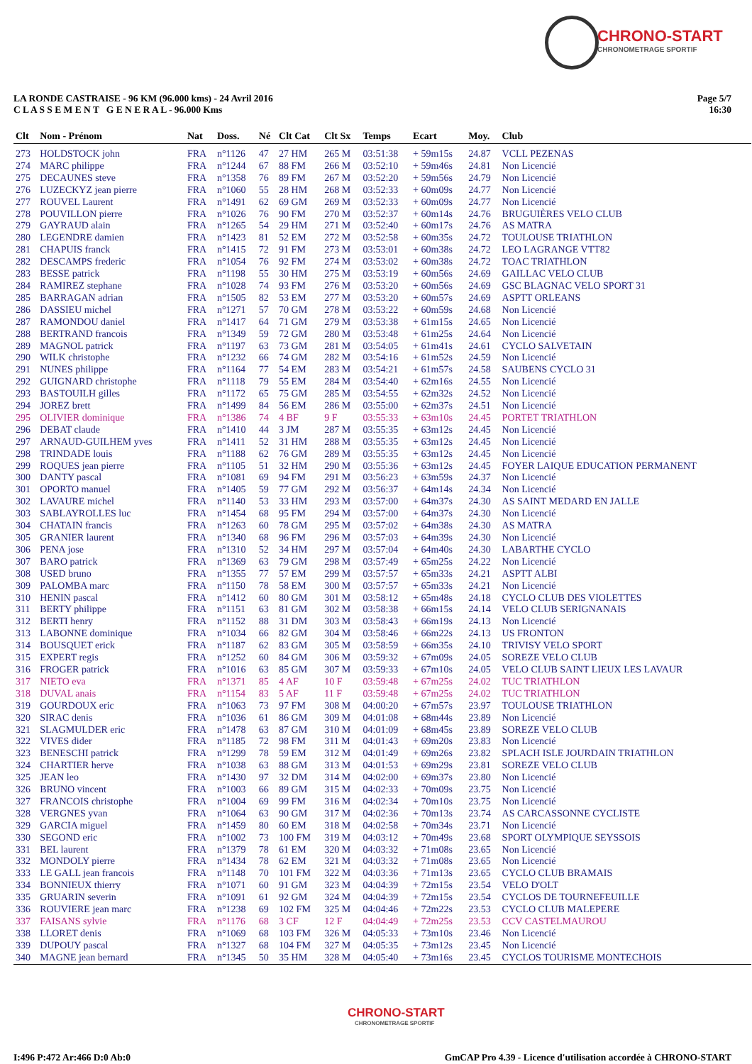CHRONO-START
CHRONOMETRAGE SPORTIF
Page 5/7
16:30
LA RONDE CASTRAISE - 96 KM (96.000 kms) - 24 Avril 2016
C L A S S E M E N T G E N E R A L - 96.000 Kms
| Clt | Nom - Prénom | Nat | Doss. | Né | Clt Cat | Clt Sx | Temps | Ecart | Moy. | Club |
| --- | --- | --- | --- | --- | --- | --- | --- | --- | --- | --- |
| 273 | HOLDSTOCK john | FRA | n°1126 | 47 | 27 HM | 265 M | 03:51:38 | + 59m15s | 24.87 | VCLL PEZENAS |
| 274 | MARC philippe | FRA | n°1244 | 67 | 88 FM | 266 M | 03:52:10 | + 59m46s | 24.81 | Non Licencié |
| 275 | DECAUNES steve | FRA | n°1358 | 76 | 89 FM | 267 M | 03:52:20 | + 59m56s | 24.79 | Non Licencié |
| 276 | LUZECKYZ jean pierre | FRA | n°1060 | 55 | 28 HM | 268 M | 03:52:33 | + 60m09s | 24.77 | Non Licencié |
| 277 | ROUVEL Laurent | FRA | n°1491 | 62 | 69 GM | 269 M | 03:52:33 | + 60m09s | 24.77 | Non Licencié |
| 278 | POUVILLON pierre | FRA | n°1026 | 76 | 90 FM | 270 M | 03:52:37 | + 60m14s | 24.76 | BRUGUIÈRES VELO CLUB |
| 279 | GAYRAUD alain | FRA | n°1265 | 54 | 29 HM | 271 M | 03:52:40 | + 60m17s | 24.76 | AS MATRA |
| 280 | LEGENDRE damien | FRA | n°1423 | 81 | 52 EM | 272 M | 03:52:58 | + 60m35s | 24.72 | TOULOUSE TRIATHLON |
| 281 | CHAPUIS franck | FRA | n°1415 | 72 | 91 FM | 273 M | 03:53:01 | + 60m38s | 24.72 | LEO LAGRANGE VTT82 |
| 282 | DESCAMPS frederic | FRA | n°1054 | 76 | 92 FM | 274 M | 03:53:02 | + 60m38s | 24.72 | TOAC TRIATHLON |
| 283 | BESSE patrick | FRA | n°1198 | 55 | 30 HM | 275 M | 03:53:19 | + 60m56s | 24.69 | GAILLAC VELO CLUB |
| 284 | RAMIREZ stephane | FRA | n°1028 | 74 | 93 FM | 276 M | 03:53:20 | + 60m56s | 24.69 | GSC BLAGNAC VELO SPORT 31 |
| 285 | BARRAGAN adrian | FRA | n°1505 | 82 | 53 EM | 277 M | 03:53:20 | + 60m57s | 24.69 | ASPTT ORLEANS |
| 286 | DASSIEU michel | FRA | n°1271 | 57 | 70 GM | 278 M | 03:53:22 | + 60m59s | 24.68 | Non Licencié |
| 287 | RAMONDOU daniel | FRA | n°1417 | 64 | 71 GM | 279 M | 03:53:38 | + 61m15s | 24.65 | Non Licencié |
| 288 | BERTRAND francois | FRA | n°1349 | 59 | 72 GM | 280 M | 03:53:48 | + 61m25s | 24.64 | Non Licencié |
| 289 | MAGNOL patrick | FRA | n°1197 | 63 | 73 GM | 281 M | 03:54:05 | + 61m41s | 24.61 | CYCLO SALVETAIN |
| 290 | WILK christophe | FRA | n°1232 | 66 | 74 GM | 282 M | 03:54:16 | + 61m52s | 24.59 | Non Licencié |
| 291 | NUNES philippe | FRA | n°1164 | 77 | 54 EM | 283 M | 03:54:21 | + 61m57s | 24.58 | SAUBENS CYCLO 31 |
| 292 | GUIGNARD christophe | FRA | n°1118 | 79 | 55 EM | 284 M | 03:54:40 | + 62m16s | 24.55 | Non Licencié |
| 293 | BASTOUILH gilles | FRA | n°1172 | 65 | 75 GM | 285 M | 03:54:55 | + 62m32s | 24.52 | Non Licencié |
| 294 | JOREZ brett | FRA | n°1499 | 84 | 56 EM | 286 M | 03:55:00 | + 62m37s | 24.51 | Non Licencié |
| 295 | OLIVIER dominique | FRA | n°1386 | 74 | 4 BF | 9 F | 03:55:33 | + 63m10s | 24.45 | PORTET TRIATHLON |
| 296 | DEBAT claude | FRA | n°1410 | 44 | 3 JM | 287 M | 03:55:35 | + 63m12s | 24.45 | Non Licencié |
| 297 | ARNAUD-GUILHEM yves | FRA | n°1411 | 52 | 31 HM | 288 M | 03:55:35 | + 63m12s | 24.45 | Non Licencié |
| 298 | TRINDADE louis | FRA | n°1188 | 62 | 76 GM | 289 M | 03:55:35 | + 63m12s | 24.45 | Non Licencié |
| 299 | ROQUES jean pierre | FRA | n°1105 | 51 | 32 HM | 290 M | 03:55:36 | + 63m12s | 24.45 | FOYER LAIQUE EDUCATION PERMANENT |
| 300 | DANTY pascal | FRA | n°1081 | 69 | 94 FM | 291 M | 03:56:23 | + 63m59s | 24.37 | Non Licencié |
| 301 | OPORTO manuel | FRA | n°1405 | 59 | 77 GM | 292 M | 03:56:37 | + 64m14s | 24.34 | Non Licencié |
| 302 | LAVAURE michel | FRA | n°1140 | 53 | 33 HM | 293 M | 03:57:00 | + 64m37s | 24.30 | AS SAINT MEDARD EN JALLE |
| 303 | SABLAYROLLES luc | FRA | n°1454 | 68 | 95 FM | 294 M | 03:57:00 | + 64m37s | 24.30 | Non Licencié |
| 304 | CHATAIN francis | FRA | n°1263 | 60 | 78 GM | 295 M | 03:57:02 | + 64m38s | 24.30 | AS MATRA |
| 305 | GRANIER laurent | FRA | n°1340 | 68 | 96 FM | 296 M | 03:57:03 | + 64m39s | 24.30 | Non Licencié |
| 306 | PENA jose | FRA | n°1310 | 52 | 34 HM | 297 M | 03:57:04 | + 64m40s | 24.30 | LABARTHE CYCLO |
| 307 | BARO patrick | FRA | n°1369 | 63 | 79 GM | 298 M | 03:57:49 | + 65m25s | 24.22 | Non Licencié |
| 308 | USED bruno | FRA | n°1355 | 77 | 57 EM | 299 M | 03:57:57 | + 65m33s | 24.21 | ASPTT ALBI |
| 309 | PALOMBA marc | FRA | n°1150 | 78 | 58 EM | 300 M | 03:57:57 | + 65m33s | 24.21 | Non Licencié |
| 310 | HENIN pascal | FRA | n°1412 | 60 | 80 GM | 301 M | 03:58:12 | + 65m48s | 24.18 | CYCLO CLUB DES VIOLETTES |
| 311 | BERTY philippe | FRA | n°1151 | 63 | 81 GM | 302 M | 03:58:38 | + 66m15s | 24.14 | VELO CLUB SERIGNANAIS |
| 312 | BERTI henry | FRA | n°1152 | 88 | 31 DM | 303 M | 03:58:43 | + 66m19s | 24.13 | Non Licencié |
| 313 | LABONNE dominique | FRA | n°1034 | 66 | 82 GM | 304 M | 03:58:46 | + 66m22s | 24.13 | US FRONTON |
| 314 | BOUSQUET erick | FRA | n°1187 | 62 | 83 GM | 305 M | 03:58:59 | + 66m35s | 24.10 | TRIVISY VELO SPORT |
| 315 | EXPERT regis | FRA | n°1252 | 60 | 84 GM | 306 M | 03:59:32 | + 67m09s | 24.05 | SOREZE VELO CLUB |
| 316 | FROGER patrick | FRA | n°1016 | 63 | 85 GM | 307 M | 03:59:33 | + 67m10s | 24.05 | VELO CLUB SAINT LIEUX LES LAVAUR |
| 317 | NIETO eva | FRA | n°1371 | 85 | 4 AF | 10 F | 03:59:48 | + 67m25s | 24.02 | TUC TRIATHLON |
| 318 | DUVAL anais | FRA | n°1154 | 83 | 5 AF | 11 F | 03:59:48 | + 67m25s | 24.02 | TUC TRIATHLON |
| 319 | GOURDOUX eric | FRA | n°1063 | 73 | 97 FM | 308 M | 04:00:20 | + 67m57s | 23.97 | TOULOUSE TRIATHLON |
| 320 | SIRAC denis | FRA | n°1036 | 61 | 86 GM | 309 M | 04:01:08 | + 68m44s | 23.89 | Non Licencié |
| 321 | SLAGMULDER eric | FRA | n°1478 | 63 | 87 GM | 310 M | 04:01:09 | + 68m45s | 23.89 | SOREZE VELO CLUB |
| 322 | VIVES dider | FRA | n°1185 | 72 | 98 FM | 311 M | 04:01:43 | + 69m20s | 23.83 | Non Licencié |
| 323 | BENESCHI patrick | FRA | n°1299 | 78 | 59 EM | 312 M | 04:01:49 | + 69m26s | 23.82 | SPLACH ISLE JOURDAIN TRIATHLON |
| 324 | CHARTIER herve | FRA | n°1038 | 63 | 88 GM | 313 M | 04:01:53 | + 69m29s | 23.81 | SOREZE VELO CLUB |
| 325 | JEAN leo | FRA | n°1430 | 97 | 32 DM | 314 M | 04:02:00 | + 69m37s | 23.80 | Non Licencié |
| 326 | BRUNO vincent | FRA | n°1003 | 66 | 89 GM | 315 M | 04:02:33 | + 70m09s | 23.75 | Non Licencié |
| 327 | FRANCOIS christophe | FRA | n°1004 | 69 | 99 FM | 316 M | 04:02:34 | + 70m10s | 23.75 | Non Licencié |
| 328 | VERGNES yvan | FRA | n°1064 | 63 | 90 GM | 317 M | 04:02:36 | + 70m13s | 23.74 | AS CARCASSONNE CYCLISTE |
| 329 | GARCIA miguel | FRA | n°1459 | 80 | 60 EM | 318 M | 04:02:58 | + 70m34s | 23.71 | Non Licencié |
| 330 | SEGOND eric | FRA | n°1002 | 73 | 100 FM | 319 M | 04:03:12 | + 70m49s | 23.68 | SPORT OLYMPIQUE SEYSSOIS |
| 331 | BEL laurent | FRA | n°1379 | 78 | 61 EM | 320 M | 04:03:32 | + 71m08s | 23.65 | Non Licencié |
| 332 | MONDOLY pierre | FRA | n°1434 | 78 | 62 EM | 321 M | 04:03:32 | + 71m08s | 23.65 | Non Licencié |
| 333 | LE GALL jean francois | FRA | n°1148 | 70 | 101 FM | 322 M | 04:03:36 | + 71m13s | 23.65 | CYCLO CLUB BRAMAIS |
| 334 | BONNIEUX thierry | FRA | n°1071 | 60 | 91 GM | 323 M | 04:04:39 | + 72m15s | 23.54 | VELO D'OLT |
| 335 | GRUARIN severin | FRA | n°1091 | 61 | 92 GM | 324 M | 04:04:39 | + 72m15s | 23.54 | CYCLOS DE TOURNEFEUILLE |
| 336 | ROUVIERE jean marc | FRA | n°1238 | 69 | 102 FM | 325 M | 04:04:46 | + 72m22s | 23.53 | CYCLO CLUB MALEPERE |
| 337 | FAISANS sylvie | FRA | n°1176 | 68 | 3 CF | 12 F | 04:04:49 | + 72m25s | 23.53 | CCV CASTELMAUROU |
| 338 | LLORET denis | FRA | n°1069 | 68 | 103 FM | 326 M | 04:05:33 | + 73m10s | 23.46 | Non Licencié |
| 339 | DUPOUY pascal | FRA | n°1327 | 68 | 104 FM | 327 M | 04:05:35 | + 73m12s | 23.45 | Non Licencié |
| 340 | MAGNE jean bernard | FRA | n°1345 | 50 | 35 HM | 328 M | 04:05:40 | + 73m16s | 23.45 | CYCLOS TOURISME MONTECHOIS |
CHRONO-START
CHRONOMETRAGE SPORTIF
GmCAP Pro 4.39 - Licence d'utilisation accordée à CHRONO-START I:496 P:472 Ar:466 D:0 Ab:0